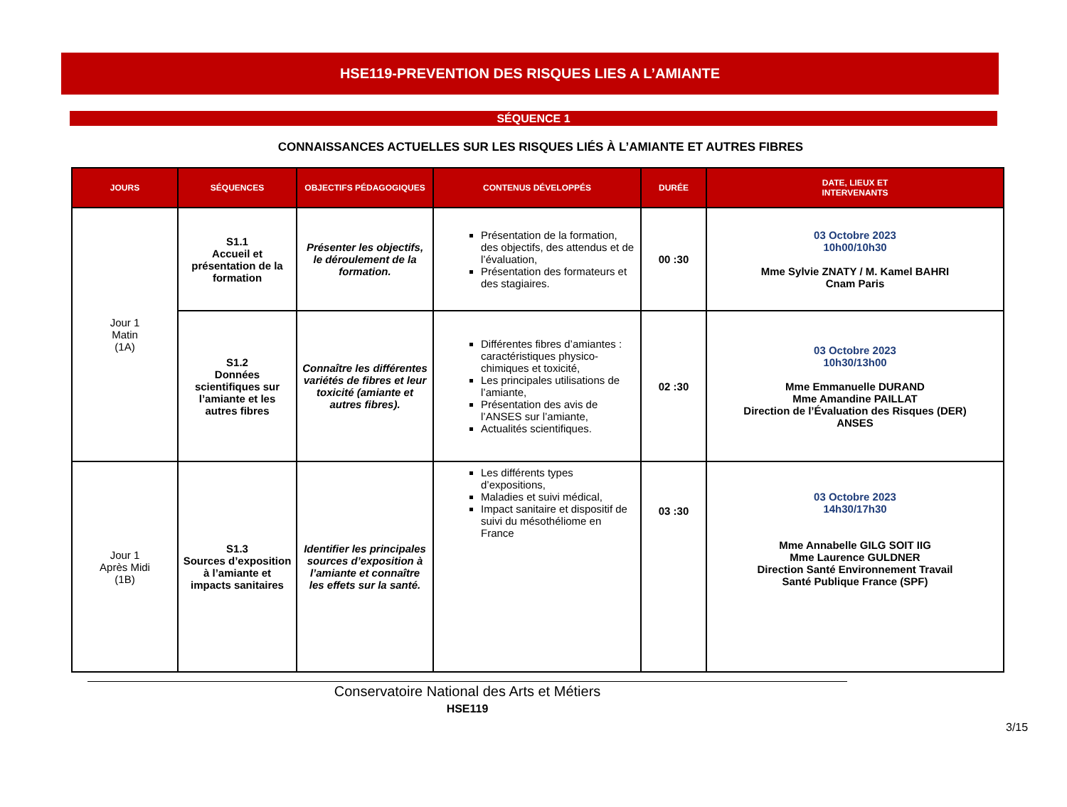HSE119-PREVENTION DES RISQUES LIES A L’AMIANTE
SÉQUENCE 1
CONNAISSANCES ACTUELLES SUR LES RISQUES LIÉS À L’AMIANTE ET AUTRES FIBRES
| JOURS | SÉQUENCES | OBJECTIFS PÉDAGOGIQUES | CONTENUS DÉVELOPPÉS | DURÉE | DATE, LIEUX ET INTERVENANTS |
| --- | --- | --- | --- | --- | --- |
| Jour 1 Matin (1A) | S1.1 Accueil et présentation de la formation | Présenter les objectifs, le déroulement de la formation. | Présentation de la formation, des objectifs, des attendus et de l’évaluation, Présentation des formateurs et des stagiaires. | 00 :30 | 03 Octobre 2023 10h00/10h30 Mme Sylvie ZNATY / M. Kamel BAHRI Cnam Paris |
| | S1.2 Données scientifiques sur l’amiante et les autres fibres | Connaître les différentes variétés de fibres et leur toxicité (amiante et autres fibres). | Différentes fibres d’amiantes : caractéristiques physico-chimiques et toxicité, Les principales utilisations de l’amiante, Présentation des avis de l’ANSES sur l’amiante, Actualités scientifiques. | 02 :30 | 03 Octobre 2023 10h30/13h00 Mme Emmanuelle DURAND Mme Amandine PAILLAT Direction de l’Évaluation des Risques (DER) ANSES |
| Jour 1 Après Midi (1B) | S1.3 Sources d’exposition à l’amiante et impacts sanitaires | Identifier les principales sources d’exposition à l’amiante et connaître les effets sur la santé. | Les différents types d’expositions, Maladies et suivi médical, Impact sanitaire et dispositif de suivi du mésothéliome en France | 03 :30 | 03 Octobre 2023 14h30/17h30 Mme Annabelle GILG SOIT IIG Mme Laurence GULDNER Direction Santé Environnement Travail Santé Publique France (SPF) |
3/15
Conservatoire National des Arts et Métiers
HSE119